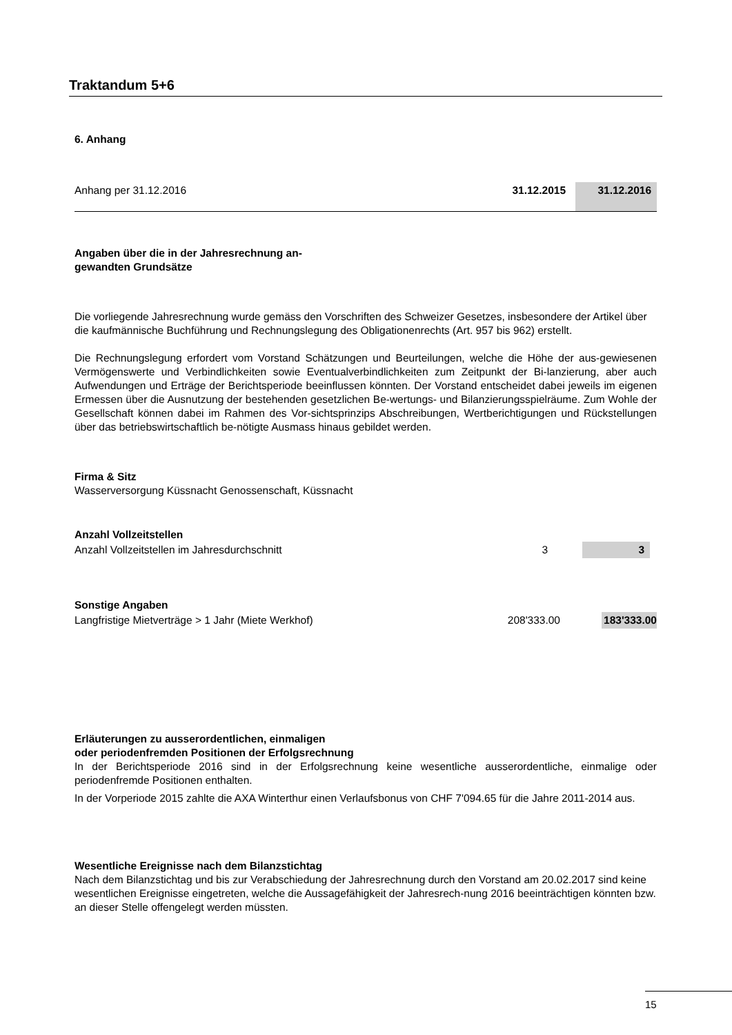Traktandum 5+6
6. Anhang
| Anhang per 31.12.2016 | 31.12.2015 | 31.12.2016 |
Angaben über die in der Jahresrechnung an-
gewandten Grundsätze
Die vorliegende Jahresrechnung wurde gemäss den Vorschriften des Schweizer Gesetzes, insbesondere der Artikel über die kaufmännische Buchführung und Rechnungslegung des Obligationenrechts (Art. 957 bis 962) erstellt.
Die Rechnungslegung erfordert vom Vorstand Schätzungen und Beurteilungen, welche die Höhe der aus-gewiesenen Vermögenswerte und Verbindlichkeiten sowie Eventualverbindlichkeiten zum Zeitpunkt der Bi-lanzierung, aber auch Aufwendungen und Erträge der Berichtsperiode beeinflussen könnten. Der Vorstand entscheidet dabei jeweils im eigenen Ermessen über die Ausnutzung der bestehenden gesetzlichen Be-wertungs- und Bilanzierungsspielräume. Zum Wohle der Gesellschaft können dabei im Rahmen des Vor-sichtsprinzips Abschreibungen, Wertberichtigungen und Rückstellungen über das betriebswirtschaftlich be-nötigte Ausmass hinaus gebildet werden.
Firma & Sitz
Wasserversorgung Küssnacht Genossenschaft, Küssnacht
Anzahl Vollzeitstellen
| Anzahl Vollzeitstellen im Jahresdurchschnitt | 3 | 3 | |
Sonstige Angaben
| Langfristige Mietverträge > 1 Jahr (Miete Werkhof) | 208'333.00 | 183'333.00 |
Erläuterungen zu ausserordentlichen, einmaligen
oder periodenfremden Positionen der Erfolgsrechnung
In der Berichtsperiode 2016 sind in der Erfolgsrechnung keine wesentliche ausserordentliche, einmalige oder periodenfremde Positionen enthalten.
In der Vorperiode 2015 zahlte die AXA Winterthur einen Verlaufsbonus von CHF 7'094.65 für die Jahre 2011-2014 aus.
Wesentliche Ereignisse nach dem Bilanzstichtag
Nach dem Bilanzstichtag und bis zur Verabschiedung der Jahresrechnung durch den Vorstand am 20.02.2017 sind keine wesentlichen Ereignisse eingetreten, welche die Aussagefähigkeit der Jahresrech-nung 2016 beeinträchtigen könnten bzw. an dieser Stelle offengelegt werden müssten.
15